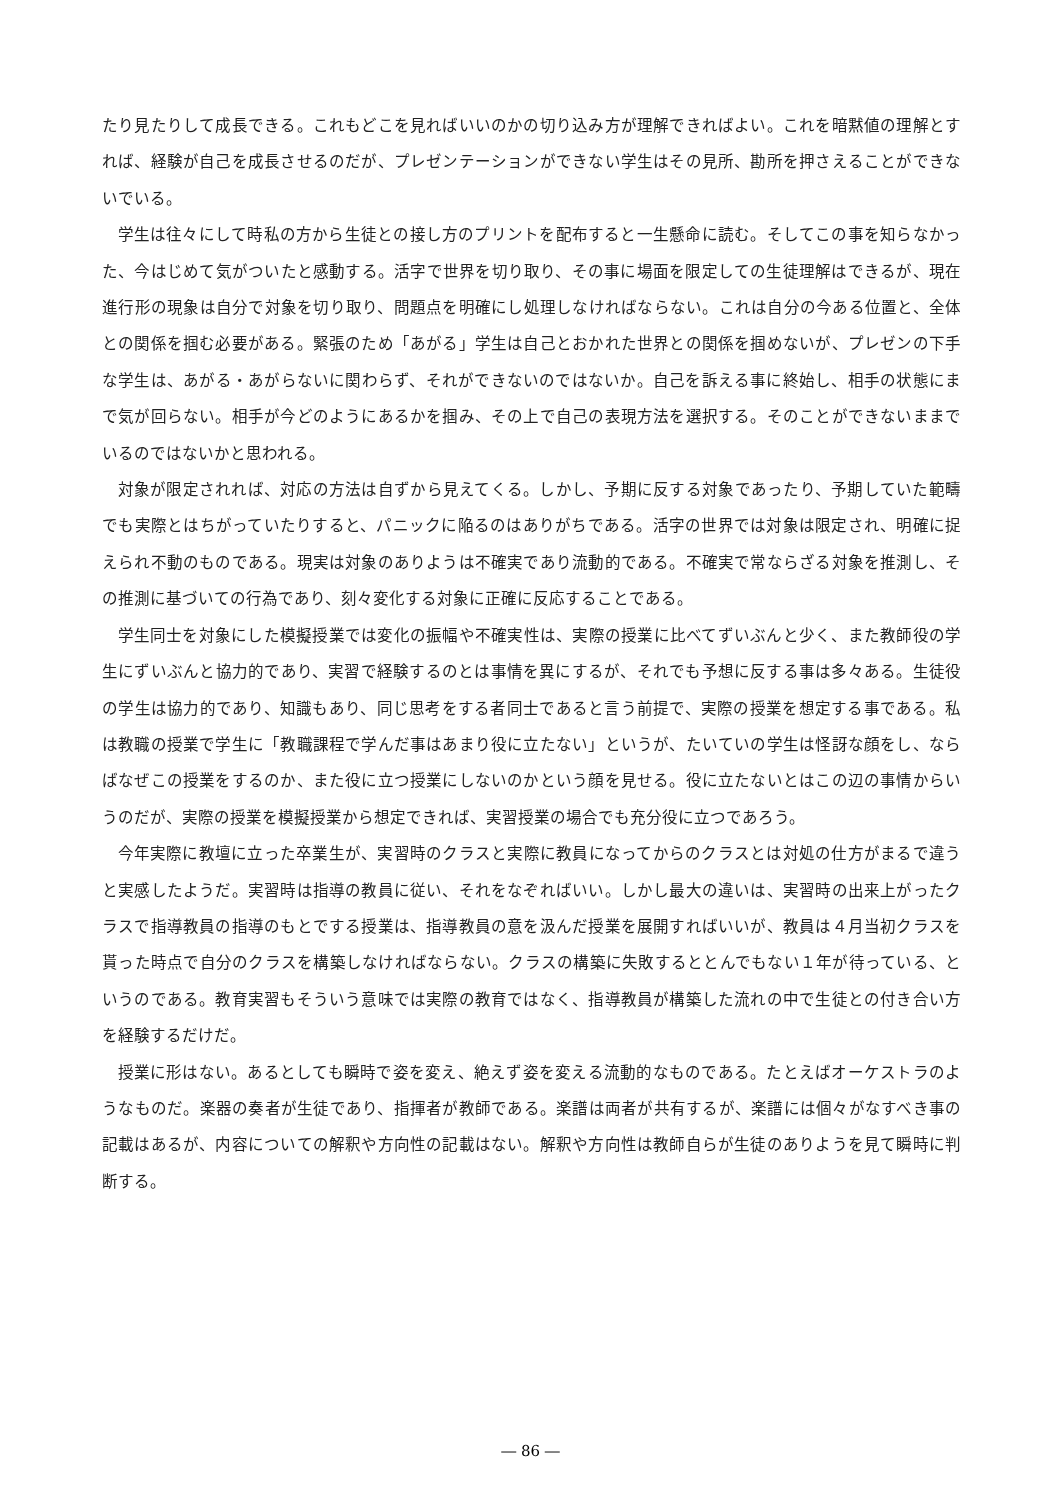たり見たりして成長できる。これもどこを見ればいいのかの切り込み方が理解できればよい。これを暗黙値の理解とすれば、経験が自己を成長させるのだが、プレゼンテーションができない学生はその見所、勘所を押さえることができないでいる。
学生は往々にして時私の方から生徒との接し方のプリントを配布すると一生懸命に読む。そしてこの事を知らなかった、今はじめて気がついたと感動する。活字で世界を切り取り、その事に場面を限定しての生徒理解はできるが、現在進行形の現象は自分で対象を切り取り、問題点を明確にし処理しなければならない。これは自分の今ある位置と、全体との関係を掴む必要がある。緊張のため「あがる」学生は自己とおかれた世界との関係を掴めないが、プレゼンの下手な学生は、あがる・あがらないに関わらず、それができないのではないか。自己を訴える事に終始し、相手の状態にまで気が回らない。相手が今どのようにあるかを掴み、その上で自己の表現方法を選択する。そのことができないままでいるのではないかと思われる。
対象が限定されれば、対応の方法は自ずから見えてくる。しかし、予期に反する対象であったり、予期していた範疇でも実際とはちがっていたりすると、パニックに陥るのはありがちである。活字の世界では対象は限定され、明確に捉えられ不動のものである。現実は対象のありようは不確実であり流動的である。不確実で常ならざる対象を推測し、その推測に基づいての行為であり、刻々変化する対象に正確に反応することである。
学生同士を対象にした模擬授業では変化の振幅や不確実性は、実際の授業に比べてずいぶんと少く、また教師役の学生にずいぶんと協力的であり、実習で経験するのとは事情を異にするが、それでも予想に反する事は多々ある。生徒役の学生は協力的であり、知識もあり、同じ思考をする者同士であると言う前提で、実際の授業を想定する事である。私は教職の授業で学生に「教職課程で学んだ事はあまり役に立たない」というが、たいていの学生は怪訝な顔をし、ならばなぜこの授業をするのか、また役に立つ授業にしないのかという顔を見せる。役に立たないとはこの辺の事情からいうのだが、実際の授業を模擬授業から想定できれば、実習授業の場合でも充分役に立つであろう。
今年実際に教壇に立った卒業生が、実習時のクラスと実際に教員になってからのクラスとは対処の仕方がまるで違うと実感したようだ。実習時は指導の教員に従い、それをなぞればいい。しかし最大の違いは、実習時の出来上がったクラスで指導教員の指導のもとでする授業は、指導教員の意を汲んだ授業を展開すればいいが、教員は４月当初クラスを貰った時点で自分のクラスを構築しなければならない。クラスの構築に失敗するととんでもない１年が待っている、というのである。教育実習もそういう意味では実際の教育ではなく、指導教員が構築した流れの中で生徒との付き合い方を経験するだけだ。
授業に形はない。あるとしても瞬時で姿を変え、絶えず姿を変える流動的なものである。たとえばオーケストラのようなものだ。楽器の奏者が生徒であり、指揮者が教師である。楽譜は両者が共有するが、楽譜には個々がなすべき事の記載はあるが、内容についての解釈や方向性の記載はない。解釈や方向性は教師自らが生徒のありようを見て瞬時に判断する。
― 86 ―